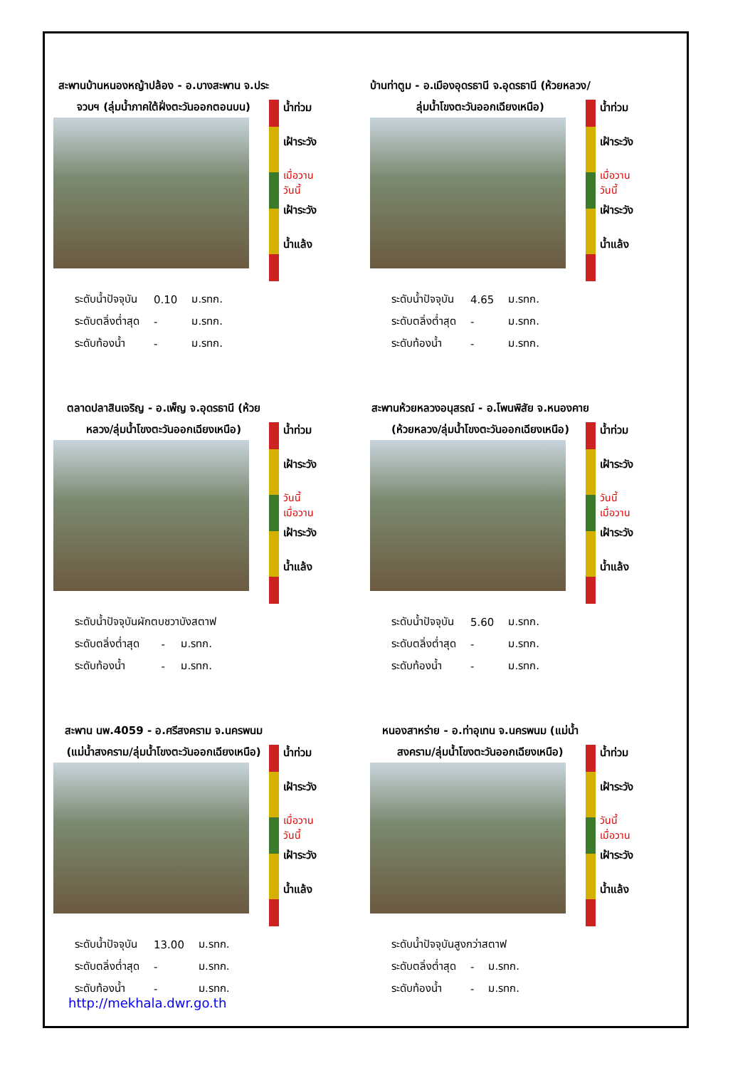สะพานบ้านหนองหญ้าปล้อง - อ.บางสะพาน จ.ประจวบฯ (ลุ่มน้ำภาคใต้ฝั่งตะวันออกตอนบน)
น้ำท่วม
เฝ้าระวัง
เมื่อวาน
วันนี้
เฝ้าระวัง
น้ำแล้ง
| ระดับน้ำปัจจุบัน | 0.10 | ม.รทก. |
| ระดับตลิ่งต่ำสุด | - | ม.รทก. |
| ระดับท้องน้ำ | - | ม.รทก. |
บ้านท่าตูม - อ.เมืองอุดรธานี จ.อุดรธานี (ห้วยหลวง/ลุ่มน้ำโขงตะวันออกเฉียงเหนือ)
น้ำท่วม
เฝ้าระวัง
เมื่อวาน
วันนี้
เฝ้าระวัง
น้ำแล้ง
| ระดับน้ำปัจจุบัน | 4.65 | ม.รทก. |
| ระดับตลิ่งต่ำสุด | - | ม.รทก. |
| ระดับท้องน้ำ | - | ม.รทก. |
ตลาดปลาสินเจริญ - อ.เพ็ญ จ.อุดรธานี (ห้วยหลวง/ลุ่มน้ำโขงตะวันออกเฉียงเหนือ)
น้ำท่วม
เฝ้าระวัง
วันนี้
เมื่อวาน
เฝ้าระวัง
น้ำแล้ง
| ระดับน้ำปัจจุบันผักตบชวาบังสตาฟ | | |
| ระดับตลิ่งต่ำสุด | - | ม.รทก. |
| ระดับท้องน้ำ | - | ม.รทก. |
สะพานห้วยหลวงอนุสรณ์ - อ.โพนพิสัย จ.หนองคาย (ห้วยหลวง/ลุ่มน้ำโขงตะวันออกเฉียงเหนือ)
น้ำท่วม
เฝ้าระวัง
วันนี้
เมื่อวาน
เฝ้าระวัง
น้ำแล้ง
| ระดับน้ำปัจจุบัน | 5.60 | ม.รทก. |
| ระดับตลิ่งต่ำสุด | - | ม.รทก. |
| ระดับท้องน้ำ | - | ม.รทก. |
สะพาน นพ.4059 - อ.ศรีสงคราม จ.นครพนม (แม่น้ำสงคราม/ลุ่มน้ำโขงตะวันออกเฉียงเหนือ)
น้ำท่วม
เฝ้าระวัง
เมื่อวาน
วันนี้
เฝ้าระวัง
น้ำแล้ง
| ระดับน้ำปัจจุบัน | 13.00 | ม.รทก. |
| ระดับตลิ่งต่ำสุด | - | ม.รทก. |
| ระดับท้องน้ำ | - | ม.รทก. |
หนองสาหร่าย - อ.ท่าอุเทน จ.นครพนม (แม่น้ำสงคราม/ลุ่มน้ำโขงตะวันออกเฉียงเหนือ)
น้ำท่วม
เฝ้าระวัง
วันนี้
เมื่อวาน
เฝ้าระวัง
น้ำแล้ง
| ระดับน้ำปัจจุบันสูงกว่าสตาฟ | | |
| ระดับตลิ่งต่ำสุด | - | ม.รทก. |
| ระดับท้องน้ำ | - | ม.รทก. |
http://mekhala.dwr.go.th